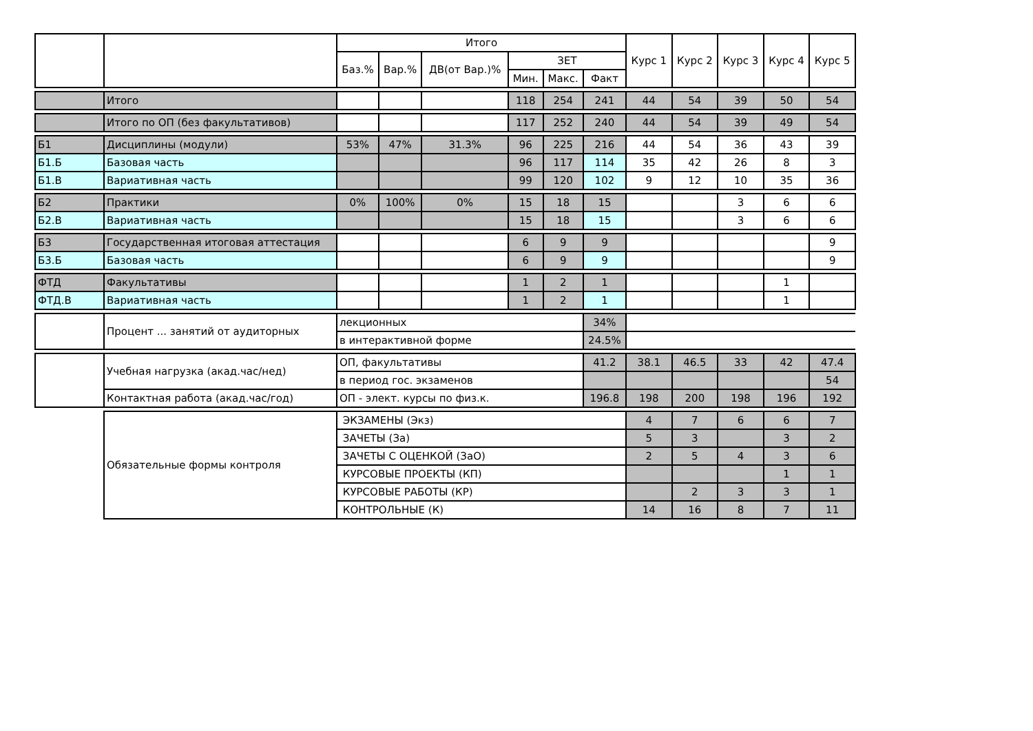| | | Итого | | | | | | Курс 1 | Курс 2 | Курс 3 | Курс 4 | Курс 5 |
| --- | --- | --- | --- | --- | --- | --- | --- | --- | --- | --- | --- | --- |
| | | Баз.% | Вар.% | ДВ(от Вар.)% | ЗЕТ | | | | | | | |
| | | | | | Мин. | Макс. | Факт | | | | | |
| | Итого | | | | 118 | 254 | 241 | 44 | 54 | 39 | 50 | 54 |
| | Итого по ОП (без факультативов) | | | | 117 | 252 | 240 | 44 | 54 | 39 | 49 | 54 |
| Б1 | Дисциплины (модули) | 53% | 47% | 31.3% | 96 | 225 | 216 | 44 | 54 | 36 | 43 | 39 |
| Б1.Б | Базовая часть | | | | 96 | 117 | 114 | 35 | 42 | 26 | 8 | 3 |
| Б1.В | Вариативная часть | | | | 99 | 120 | 102 | 9 | 12 | 10 | 35 | 36 |
| Б2 | Практики | 0% | 100% | 0% | 15 | 18 | 15 | | | 3 | 6 | 6 |
| Б2.В | Вариативная часть | | | | 15 | 18 | 15 | | | 3 | 6 | 6 |
| Б3 | Государственная итоговая аттестация | | | | 6 | 9 | 9 | | | | | 9 |
| Б3.Б | Базовая часть | | | | 6 | 9 | 9 | | | | | 9 |
| ФТД | Факультативы | | | | 1 | 2 | 1 | | | | 1 | |
| ФТД.В | Вариативная часть | | | | 1 | 2 | 1 | | | | 1 | |
| | Процент ... занятий от аудиторных | лекционных | | | | | 34% | | | | | |
| | | в интерактивной форме | | | | | 24.5% | | | | | |
| | Учебная нагрузка (акад.час/нед) | ОП, факультативы | | | | | 41.2 | 38.1 | 46.5 | 33 | 42 | 47.4 |
| | | в период гос. экзаменов | | | | | | | | | | 54 |
| | Контактная работа (акад.час/год) | ОП - элект. курсы по физ.к. | | | | | 196.8 | 198 | 200 | 198 | 196 | 192 |
| | Обязательные формы контроля | ЭКЗАМЕНЫ (Экз) | | | | | | 4 | 7 | 6 | 6 | 7 |
| | | ЗАЧЕТЫ (За) | | | | | | 5 | 3 | | 3 | 2 |
| | | ЗАЧЕТЫ С ОЦЕНКОЙ (ЗаО) | | | | | | 2 | 5 | 4 | 3 | 6 |
| | | КУРСОВЫЕ ПРОЕКТЫ (КП) | | | | | | | | | 1 | 1 |
| | | КУРСОВЫЕ РАБОТЫ (КР) | | | | | | | 2 | 3 | 3 | 1 |
| | | КОНТРОЛЬНЫЕ (К) | | | | | | 14 | 16 | 8 | 7 | 11 |